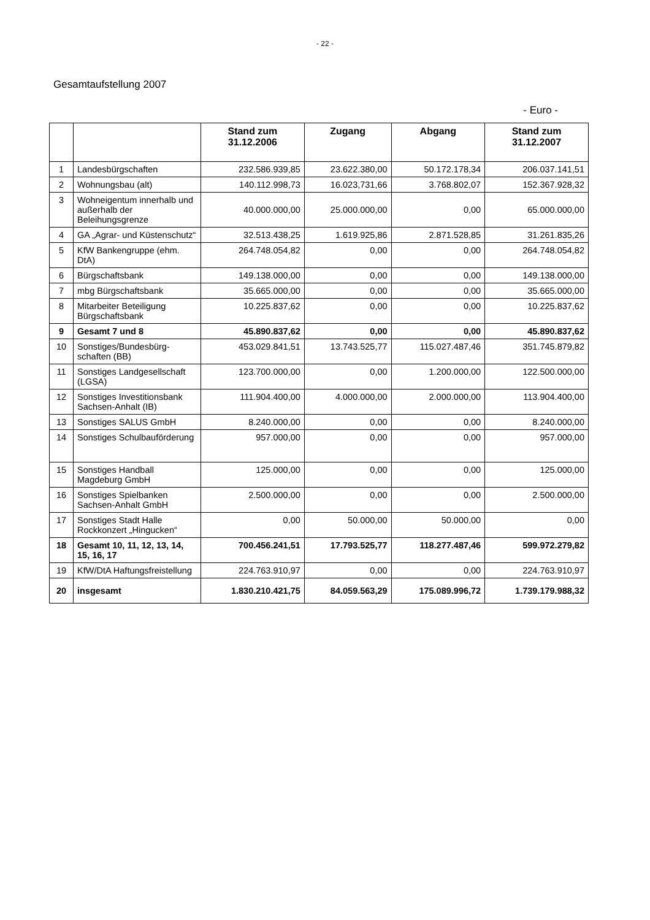- 22 -
Gesamtaufstellung 2007
- Euro -
| | | Stand zum 31.12.2006 | Zugang | Abgang | Stand zum 31.12.2007 |
| --- | --- | --- | --- | --- | --- |
| 1 | Landesbürgschaften | 232.586.939,85 | 23.622.380,00 | 50.172.178,34 | 206.037.141,51 |
| 2 | Wohnungsbau (alt) | 140.112.998,73 | 16.023,731,66 | 3.768.802,07 | 152.367.928,32 |
| 3 | Wohneigentum innerhalb und außerhalb der Beleihungsgrenze | 40.000.000,00 | 25.000.000,00 | 0,00 | 65.000.000,00 |
| 4 | GA „Agrar- und Küstenschutz“ | 32.513.438,25 | 1.619.925,86 | 2.871.528,85 | 31.261.835,26 |
| 5 | KfW Bankengruppe (ehm. DtA) | 264.748.054,82 | 0,00 | 0,00 | 264.748.054,82 |
| 6 | Bürgschaftsbank | 149.138.000,00 | 0,00 | 0,00 | 149.138.000,00 |
| 7 | mbg Bürgschaftsbank | 35.665.000,00 | 0,00 | 0,00 | 35.665.000,00 |
| 8 | Mitarbeiter Beteiligung Bürgschaftsbank | 10.225.837,62 | 0,00 | 0,00 | 10.225.837,62 |
| 9 | Gesamt 7 und 8 | 45.890.837,62 | 0,00 | 0,00 | 45.890.837,62 |
| 10 | Sonstiges/Bundesbürg-schaften (BB) | 453.029.841,51 | 13.743.525,77 | 115.027.487,46 | 351.745.879,82 |
| 11 | Sonstiges Landgesellschaft (LGSA) | 123.700.000,00 | 0,00 | 1.200.000,00 | 122.500.000,00 |
| 12 | Sonstiges Investitionsbank Sachsen-Anhalt (IB) | 111.904.400,00 | 4.000.000,00 | 2.000.000,00 | 113.904.400,00 |
| 13 | Sonstiges SALUS GmbH | 8.240.000,00 | 0,00 | 0,00 | 8.240.000,00 |
| 14 | Sonstiges Schulbauförderung | 957.000,00 | 0,00 | 0,00 | 957.000,00 |
| 15 | Sonstiges Handball Magdeburg GmbH | 125.000,00 | 0,00 | 0,00 | 125.000,00 |
| 16 | Sonstiges Spielbanken Sachsen-Anhalt GmbH | 2.500.000,00 | 0,00 | 0,00 | 2.500.000,00 |
| 17 | Sonstiges Stadt Halle Rockkonzert „Hingucken“ | 0,00 | 50.000,00 | 50.000,00 | 0,00 |
| 18 | Gesamt 10, 11, 12, 13, 14, 15, 16, 17 | 700.456.241,51 | 17.793.525,77 | 118.277.487,46 | 599.972.279,82 |
| 19 | KfW/DtA Haftungsfreistellung | 224.763.910,97 | 0,00 | 0,00 | 224.763.910,97 |
| 20 | insgesamt | 1.830.210.421,75 | 84.059.563,29 | 175.089.996,72 | 1.739.179.988,32 |